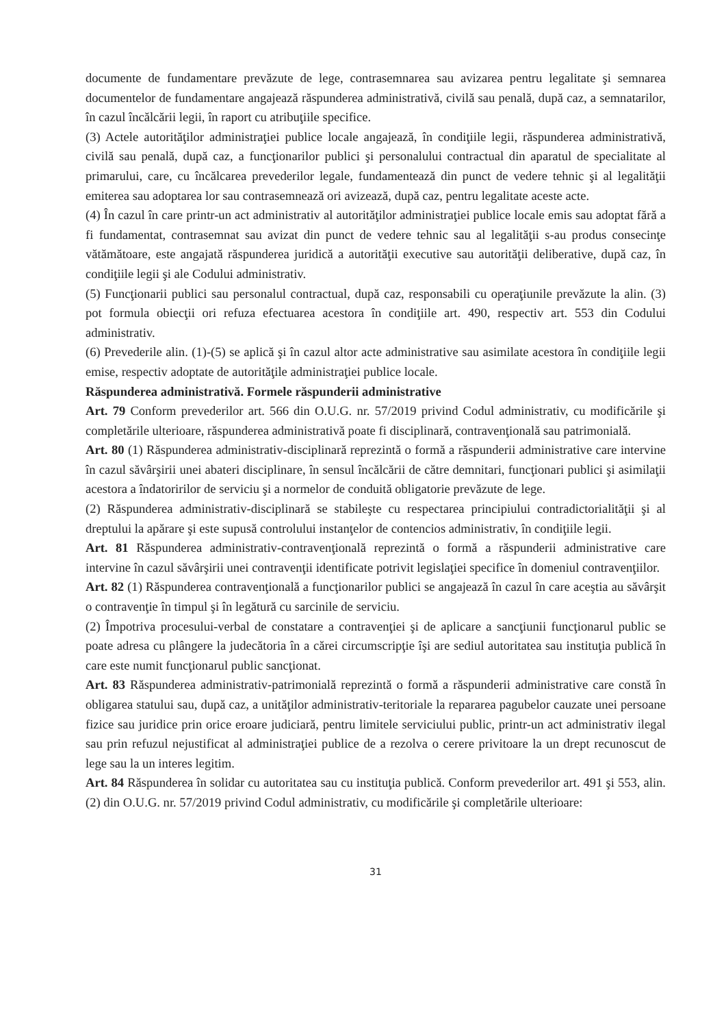documente de fundamentare prevăzute de lege, contrasemnarea sau avizarea pentru legalitate şi semnarea documentelor de fundamentare angajează răspunderea administrativă, civilă sau penală, după caz, a semnatarilor, în cazul încălcării legii, în raport cu atribuţiile specifice.
(3) Actele autorităţilor administraţiei publice locale angajează, în condiţiile legii, răspunderea administrativă, civilă sau penală, după caz, a funcţionarilor publici şi personalului contractual din aparatul de specialitate al primarului, care, cu încălcarea prevederilor legale, fundamentează din punct de vedere tehnic şi al legalităţii emiterea sau adoptarea lor sau contrasemnează ori avizează, după caz, pentru legalitate aceste acte.
(4) În cazul în care printr-un act administrativ al autorităţilor administraţiei publice locale emis sau adoptat fără a fi fundamentat, contrasemnat sau avizat din punct de vedere tehnic sau al legalităţii s-au produs consecinţe vătămătoare, este angajată răspunderea juridică a autorităţii executive sau autorităţii deliberative, după caz, în condiţiile legii şi ale Codului administrativ.
(5) Funcţionarii publici sau personalul contractual, după caz, responsabili cu operaţiunile prevăzute la alin. (3) pot formula obiecţii ori refuza efectuarea acestora în condiţiile art. 490, respectiv art. 553 din Codului administrativ.
(6) Prevederile alin. (1)-(5) se aplică şi în cazul altor acte administrative sau asimilate acestora în condiţiile legii emise, respectiv adoptate de autorităţile administraţiei publice locale.
Răspunderea administrativă. Formele răspunderii administrative
Art. 79 Conform prevederilor art. 566 din O.U.G. nr. 57/2019 privind Codul administrativ, cu modificările şi completările ulterioare, răspunderea administrativă poate fi disciplinară, contravenţională sau patrimonială.
Art. 80 (1) Răspunderea administrativ-disciplinară reprezintă o formă a răspunderii administrative care intervine în cazul săvârşirii unei abateri disciplinare, în sensul încălcării de către demnitari, funcţionari publici şi asimilaţii acestora a îndatoririlor de serviciu şi a normelor de conduită obligatorie prevăzute de lege.
(2) Răspunderea administrativ-disciplinară se stabileşte cu respectarea principiului contradictorialităţii şi al dreptului la apărare şi este supusă controlului instanţelor de contencios administrativ, în condiţiile legii.
Art. 81 Răspunderea administrativ-contravenţională reprezintă o formă a răspunderii administrative care intervine în cazul săvârşirii unei contravenţii identificate potrivit legislaţiei specifice în domeniul contravenţiilor.
Art. 82 (1) Răspunderea contravenţională a funcţionarilor publici se angajează în cazul în care aceştia au săvârşit o contravenţie în timpul şi în legătură cu sarcinile de serviciu.
(2) Împotriva procesului-verbal de constatare a contravenţiei şi de aplicare a sancţiunii funcţionarul public se poate adresa cu plângere la judecătoria în a cărei circumscripţie îşi are sediul autoritatea sau instituţia publică în care este numit funcţionarul public sancţionat.
Art. 83 Răspunderea administrativ-patrimonială reprezintă o formă a răspunderii administrative care constă în obligarea statului sau, după caz, a unităţilor administrativ-teritoriale la repararea pagubelor cauzate unei persoane fizice sau juridice prin orice eroare judiciară, pentru limitele serviciului public, printr-un act administrativ ilegal sau prin refuzul nejustificat al administraţiei publice de a rezolva o cerere privitoare la un drept recunoscut de lege sau la un interes legitim.
Art. 84 Răspunderea în solidar cu autoritatea sau cu instituţia publică. Conform prevederilor art. 491 şi 553, alin. (2) din O.U.G. nr. 57/2019 privind Codul administrativ, cu modificările şi completările ulterioare:
31